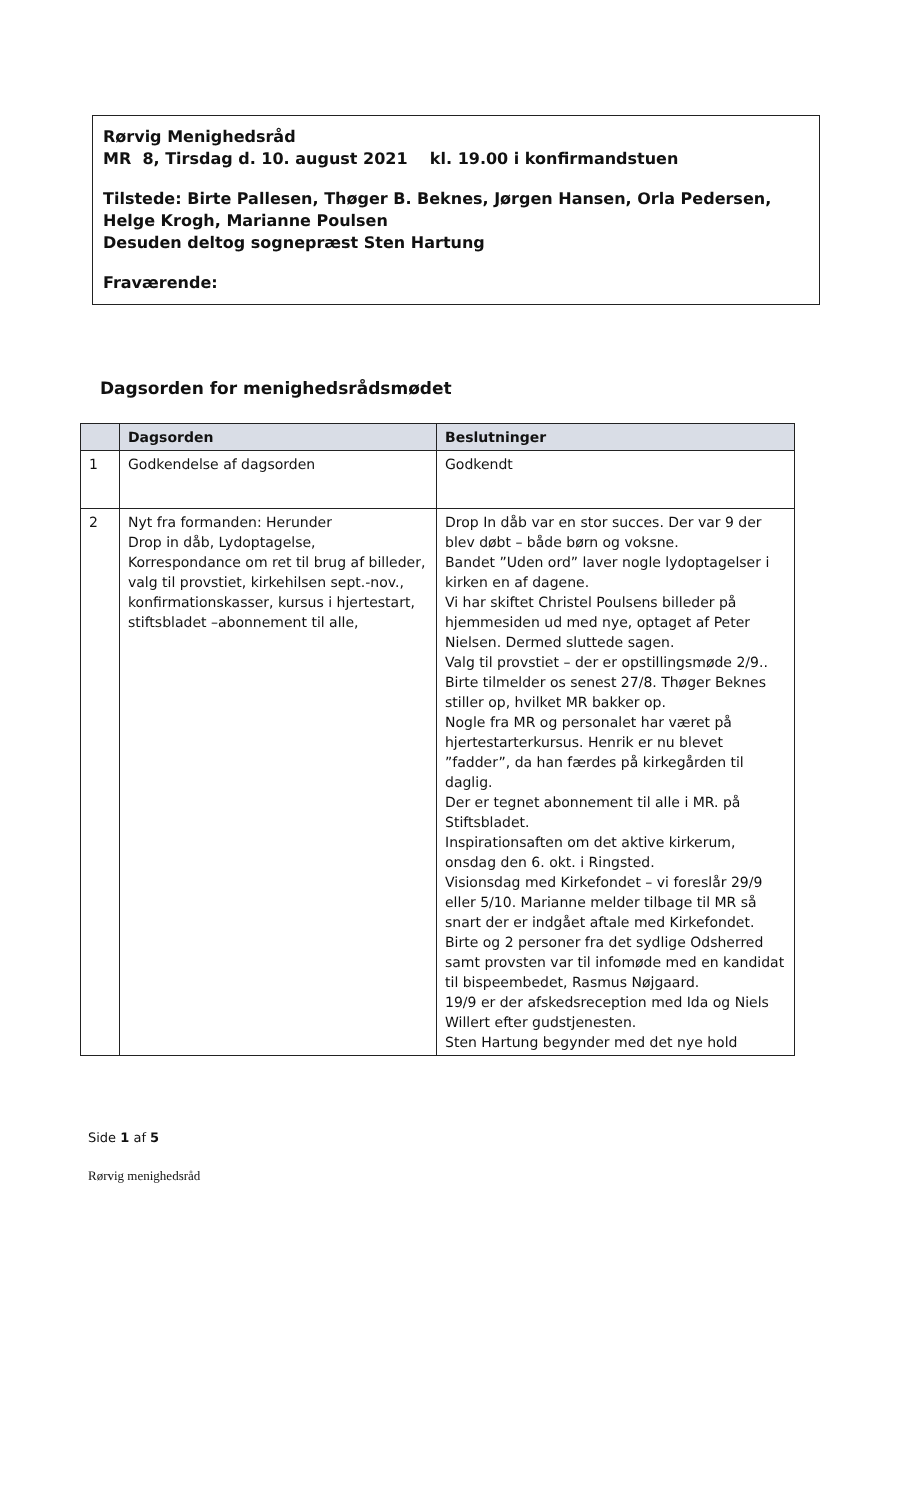Rørvig Menighedsråd
MR 8, Tirsdag d. 10. august 2021 kl. 19.00 i konfirmandstuen
Tilstede: Birte Pallesen, Thøger B. Beknes, Jørgen Hansen, Orla Pedersen, Helge Krogh, Marianne Poulsen
Desuden deltog sognepræst Sten Hartung
Fraværende:
Dagsorden for menighedsrådsmødet
| | Dagsorden | Beslutninger |
| --- | --- | --- |
| 1 | Godkendelse af dagsorden | Godkendt |
| 2 | Nyt fra formanden: Herunder Drop in dåb, Lydoptagelse, Korrespondance om ret til brug af billeder, valg til provstiet, kirkehilsen sept.-nov., konfirmationskasser, kursus i hjertestart, stiftsbladet –abonnement til alle, | Drop In dåb var en stor succes. Der var 9 der blev døbt – både børn og voksne. Bandet ”Uden ord” laver nogle lydoptagelser i kirken en af dagene. Vi har skiftet Christel Poulsens billeder på hjemmesiden ud med nye, optaget af Peter Nielsen. Dermed sluttede sagen. Valg til provstiet – der er opstillingsmøde 2/9.. Birte tilmelder os senest 27/8. Thøger Beknes stiller op, hvilket MR bakker op. Nogle fra MR og personalet har været på hjertestarterkursus. Henrik er nu blevet ”fadder”, da han færdes på kirkegården til daglig. Der er tegnet abonnement til alle i MR. på Stiftsbladet. Inspirationsaften om det aktive kirkerum, onsdag den 6. okt. i Ringsted. Visionsdag med Kirkefondet – vi foreslår 29/9 eller 5/10. Marianne melder tilbage til MR så snart der er indgået aftale med Kirkefondet. Birte og 2 personer fra det sydlige Odsherred samt provsten var til infomøde med en kandidat til bispeembedet, Rasmus Nøjgaard. 19/9 er der afskedsreception med Ida og Niels Willert efter gudstjenesten. Sten Hartung begynder med det nye hold |
Side 1 af 5
Rørvig menighedsråd